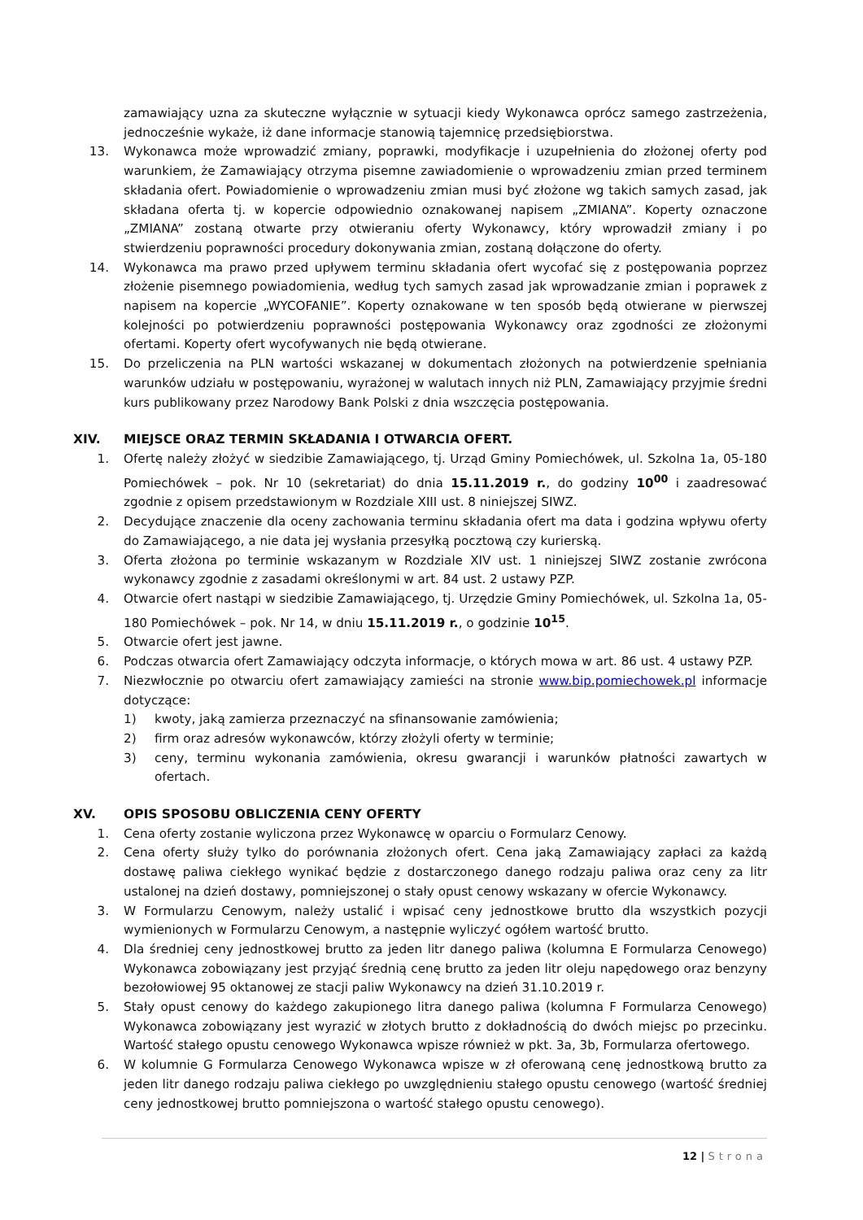zamawiający uzna za skuteczne wyłącznie w sytuacji kiedy Wykonawca oprócz samego zastrzeżenia, jednocześnie wykaże, iż dane informacje stanowią tajemnicę przedsiębiorstwa.
13. Wykonawca może wprowadzić zmiany, poprawki, modyfikacje i uzupełnienia do złożonej oferty pod warunkiem, że Zamawiający otrzyma pisemne zawiadomienie o wprowadzeniu zmian przed terminem składania ofert. Powiadomienie o wprowadzeniu zmian musi być złożone wg takich samych zasad, jak składana oferta tj. w kopercie odpowiednio oznakowanej napisem „ZMIANA”. Koperty oznaczone „ZMIANA” zostaną otwarte przy otwieraniu oferty Wykonawcy, który wprowadził zmiany i po stwierdzeniu poprawności procedury dokonywania zmian, zostaną dołączone do oferty.
14. Wykonawca ma prawo przed upływem terminu składania ofert wycofać się z postępowania poprzez złożenie pisemnego powiadomienia, według tych samych zasad jak wprowadzanie zmian i poprawek z napisem na kopercie „WYCOFANIE”. Koperty oznakowane w ten sposób będą otwierane w pierwszej kolejności po potwierdzeniu poprawności postępowania Wykonawcy oraz zgodności ze złożonymi ofertami. Koperty ofert wycofywanych nie będą otwierane.
15. Do przeliczenia na PLN wartości wskazanej w dokumentach złożonych na potwierdzenie spełniania warunków udziału w postępowaniu, wyrażonej w walutach innych niż PLN, Zamawiający przyjmie średni kurs publikowany przez Narodowy Bank Polski z dnia wszczęcia postępowania.
XIV. MIEJSCE ORAZ TERMIN SKŁADANIA I OTWARCIA OFERT.
1. Ofertę należy złożyć w siedzibie Zamawiającego, tj. Urząd Gminy Pomiechówek, ul. Szkolna 1a, 05-180 Pomiechówek – pok. Nr 10 (sekretariat) do dnia 15.11.2019 r., do godziny 10<sup>00</sup> i zaadresować zgodnie z opisem przedstawionym w Rozdziale XIII ust. 8 niniejszej SIWZ.
2. Decydujące znaczenie dla oceny zachowania terminu składania ofert ma data i godzina wpływu oferty do Zamawiającego, a nie data jej wysłania przesyłką pocztową czy kurierską.
3. Oferta złożona po terminie wskazanym w Rozdziale XIV ust. 1 niniejszej SIWZ zostanie zwrócona wykonawcy zgodnie z zasadami określonymi w art. 84 ust. 2 ustawy PZP.
4. Otwarcie ofert nastąpi w siedzibie Zamawiającego, tj. Urzędzie Gminy Pomiechówek, ul. Szkolna 1a, 05-180 Pomiechówek – pok. Nr 14, w dniu 15.11.2019 r., o godzinie 10<sup>15</sup>.
5. Otwarcie ofert jest jawne.
6. Podczas otwarcia ofert Zamawiający odczyta informacje, o których mowa w art. 86 ust. 4 ustawy PZP.
7. Niezwłocznie po otwarciu ofert zamawiający zamieści na stronie www.bip.pomiechowek.pl informacje dotyczące:
1) kwoty, jaką zamierza przeznaczyć na sfinansowanie zamówienia;
2) firm oraz adresów wykonawców, którzy złożyli oferty w terminie;
3) ceny, terminu wykonania zamówienia, okresu gwarancji i warunków płatności zawartych w ofertach.
XV. OPIS SPOSOBU OBLICZENIA CENY OFERTY
1. Cena oferty zostanie wyliczona przez Wykonawcę w oparciu o Formularz Cenowy.
2. Cena oferty służy tylko do porównania złożonych ofert. Cena jaką Zamawiający zapłaci za każdą dostawę paliwa ciekłego wynikać będzie z dostarczonego danego rodzaju paliwa oraz ceny za litr ustalonej na dzień dostawy, pomniejszonej o stały opust cenowy wskazany w ofercie Wykonawcy.
3. W Formularzu Cenowym, należy ustalić i wpisać ceny jednostkowe brutto dla wszystkich pozycji wymienionych w Formularzu Cenowym, a następnie wyliczyć ogółem wartość brutto.
4. Dla średniej ceny jednostkowej brutto za jeden litr danego paliwa (kolumna E Formularza Cenowego) Wykonawca zobowiązany jest przyjąć średnią cenę brutto za jeden litr oleju napędowego oraz benzyny bezołowiowej 95 oktanowej ze stacji paliw Wykonawcy na dzień 31.10.2019 r.
5. Stały opust cenowy do każdego zakupionego litra danego paliwa (kolumna F Formularza Cenowego) Wykonawca zobowiązany jest wyrazić w złotych brutto z dokładnością do dwóch miejsc po przecinku. Wartość stałego opustu cenowego Wykonawca wpisze również w pkt. 3a, 3b, Formularza ofertowego.
6. W kolumnie G Formularza Cenowego Wykonawca wpisze w zł oferowaną cenę jednostkową brutto za jeden litr danego rodzaju paliwa ciekłego po uwzględnieniu stałego opustu cenowego (wartość średniej ceny jednostkowej brutto pomniejszona o wartość stałego opustu cenowego).
12 | Strona